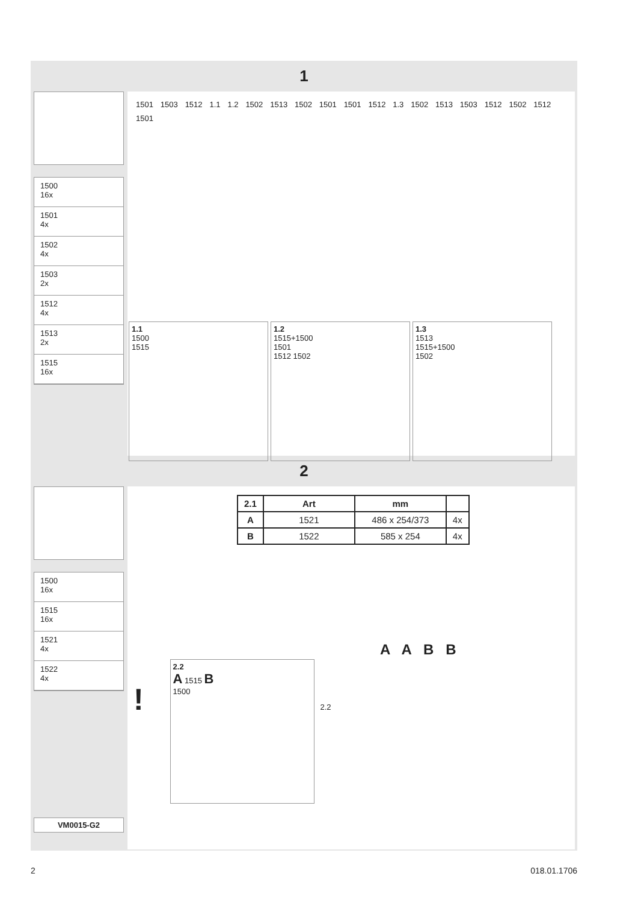1
1500
16x
1501
4x
1502
4x
1503
2x
1512
4x
1513
2x
1515
16x
1501 1503 1512 1.1 1.2 1502 1513 1502 1501 1501 1512 1.3 1502 1513 1503 1512 1502 1512 1501
1.1
1500
1515
1.2
1515+1500
1501
1512 1502
1.3
1513
1515+1500
1502
2
1500
16x
1515
16x
1521
4x
1522
4x
VM0015-G2
| 2.1 | Art | mm | |
| --- | --- | --- | --- |
| A | 1521 | 486 x 254/373 | 4x |
| B | 1522 | 585 x 254 | 4x |
A A B B
!
2.2
A 1515 B
1500
2.2
2 018.01.1706